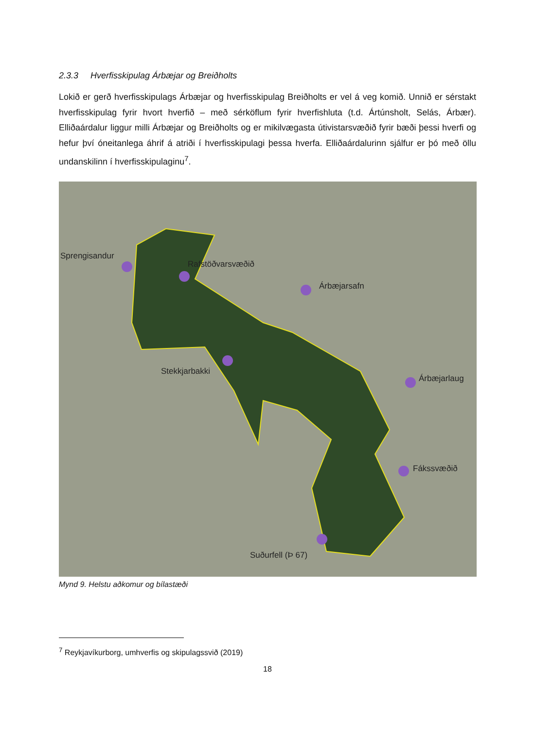2.3.3 Hverfisskipulag Árbæjar og Breiðholts
Lokið er gerð hverfisskipulags Árbæjar og hverfisskipulag Breiðholts er vel á veg komið. Unnið er sérstakt hverfisskipulag fyrir hvort hverfið – með sérköflum fyrir hverfishluta (t.d. Ártúnsholt, Selás, Árbær). Elliðaárdalur liggur milli Árbæjar og Breiðholts og er mikilvægasta útivistarsvæðið fyrir bæði þessi hverfi og hefur því óneitanlega áhrif á atriði í hverfisskipulagi þessa hverfa. Elliðaárdalurinn sjálfur er þó með öllu undanskilinn í hverfisskipulaginu<sup>7</sup>.
Sprengisandur
Rafstöðvarsvæðið
Árbæjarsafn
Stekkjarbakki
Árbæjarlaug
Fákssvæðið
Suðurfell (Þ 67)
Mynd 9. Helstu aðkomur og bílastæði
<sup>7</sup> Reykjavíkurborg, umhverfis og skipulagssvið (2019)
18